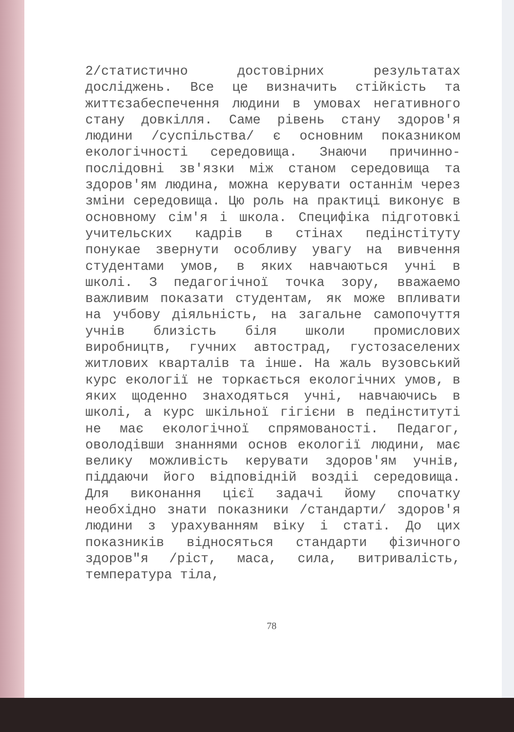2/статистично достовірних результатах досліджень. Все це визначить стійкість та життєзабеспечення людини в умовах негативного стану довкілля. Саме рівень стану здоров'я людини /суспільства/ є основним показником екологічності середовища. Знаючи причинно-послідовні зв'язки між станом середовища та здоров'ям людина, можна керувати останнім через зміни середовища. Цю роль на практиці виконує в основному сім'я і школа. Специфіка підготовкі учительских кадрів в стінах педінстітуту понукае звернути особливу увагу на вивчення студентами умов, в яких навчаються учні в школі. З педагогічної точка зору, вважаемо важливим показати студентам, як може впливати на учбову діяльність, на загальне самопочуття учнів близість біля школи промислових виробництв, гучних автострад, густозаселених житлових кварталів та інше. На жаль вузовський курс екології не торкається екологічних умов, в яких щоденно знаходяться учні, навчаючись в школі, а курс шкільної гігієни в педінституті не має екологічної спрямованості. Педагог, оволодівши знаннями основ екології людини, має велику можливість керувати здоров'ям учнів, піддаючи його відповідній воздіі середовища. Для виконання цієї задачі йому спочатку необхідно знати показники /стандарти/ здоров'я людини з урахуванням віку і статі. До цих показників відносяться стандарти фізичного здоров"я /ріст, маса, сила, витривалість, температура тіла,
78